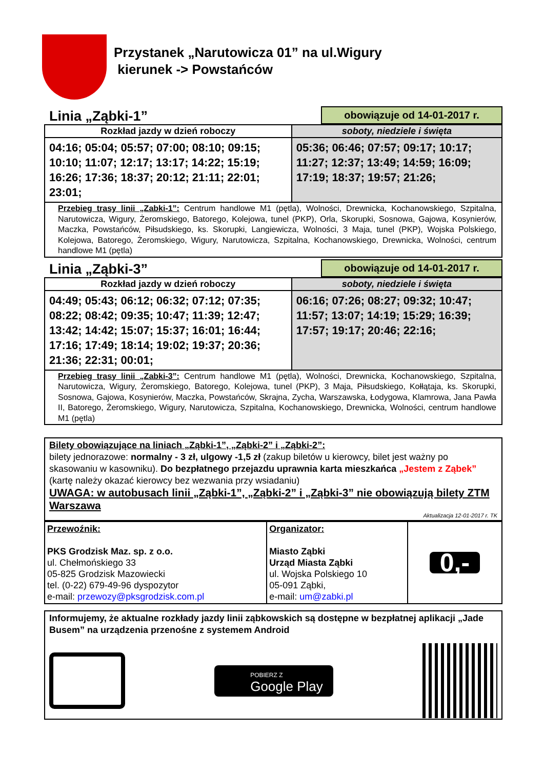Przystanek „Narutowicza 01” na ul.Wigury
kierunek -> Powstańców
Linia „Ząbki-1”
obowiązuje od 14-01-2017 r.
| Rozkład jazdy w dzień roboczy | soboty, niedziele i święta |
| --- | --- |
| 04:16; 05:04; 05:57; 07:00; 08:10; 09:15; 10:10; 11:07; 12:17; 13:17; 14:22; 15:19; 16:26; 17:36; 18:37; 20:12; 21:11; 22:01; 23:01; | 05:36; 06:46; 07:57; 09:17; 10:17; 11:27; 12:37; 13:49; 14:59; 16:09; 17:19; 18:37; 19:57; 21:26; |
| Przebieg trasy linii „Zabki-1”: Centrum handlowe M1 (pętla), Wolności, Drewnicka, Kochanowskiego, Szpitalna, Narutowicza, Wigury, Żeromskiego, Batorego, Kolejowa, tunel (PKP), Orla, Skorupki, Sosnowa, Gajowa, Kosynierów, Maczka, Powstańców, Piłsudskiego, ks. Skorupki, Langiewicza, Wolności, 3 Maja, tunel (PKP), Wojska Polskiego, Kolejowa, Batorego, Żeromskiego, Wigury, Narutowicza, Szpitalna, Kochanowskiego, Drewnicka, Wolności, centrum handlowe M1 (pętla) | |
Linia „Ząbki-3”
obowiązuje od 14-01-2017 r.
| Rozkład jazdy w dzień roboczy | soboty, niedziele i święta |
| --- | --- |
| 04:49; 05:43; 06:12; 06:32; 07:12; 07:35; 08:22; 08:42; 09:35; 10:47; 11:39; 12:47; 13:42; 14:42; 15:07; 15:37; 16:01; 16:44; 17:16; 17:49; 18:14; 19:02; 19:37; 20:36; 21:36; 22:31; 00:01; | 06:16; 07:26; 08:27; 09:32; 10:47; 11:57; 13:07; 14:19; 15:29; 16:39; 17:57; 19:17; 20:46; 22:16; |
| Przebieg trasy linii „Zabki-3”: Centrum handlowe M1 (pętla), Wolności, Drewnicka, Kochanowskiego, Szpitalna, Narutowicza, Wigury, Żeromskiego, Batorego, Kolejowa, tunel (PKP), 3 Maja, Piłsudskiego, Kołłątaja, ks. Skorupki, Sosnowa, Gajowa, Kosynierów, Maczka, Powstańców, Skrajna, Zycha, Warszawska, Łodygowa, Klamrowa, Jana Pawła II, Batorego, Żeromskiego, Wigury, Narutowicza, Szpitalna, Kochanowskiego, Drewnicka, Wolności, centrum handlowe M1 (pętla) | |
Bilety obowiązujące na liniach „Ząbki-1”, „Ząbki-2” i „Ząbki-2”:
bilety jednorazowe: normalny - 3 zł, ulgowy -1,5 zł (zakup biletów u kierowcy, bilet jest ważny po skasowaniu w kasowniku). Do bezpłatnego przejazdu uprawnia karta mieszkańca „Jestem z Ząbek” (kartę należy okazać kierowcy bez wezwania przy wsiadaniu)
UWAGA: w autobusach linii „Ząbki-1”, „Ząbki-2” i „Ząbki-3” nie obowiązują bilety ZTM Warszawa
Aktualizacja 12-01-2017 r. TK
| Przewoźnik: PKS Grodzisk Maz. sp. z o.o. ul. Chełmońskiego 33 05-825 Grodzisk Mazowiecki tel. (0-22) 679-49-96 dyspozytor e-mail: przewozy@pksgrodzisk.com.pl | Organizator: Miasto Ząbki Urząd Miasta Ząbki ul. Wojska Polskiego 10 05-091 Ząbki, e-mail: um@zabki.pl | 0,- |
Informujemy, że aktualne rozkłady jazdy linii ząbkowskich są dostępne w bezpłatnej aplikacji „Jade Busem” na urządzenia przenośne z systemem Android
POBIERZ Z
Google Play